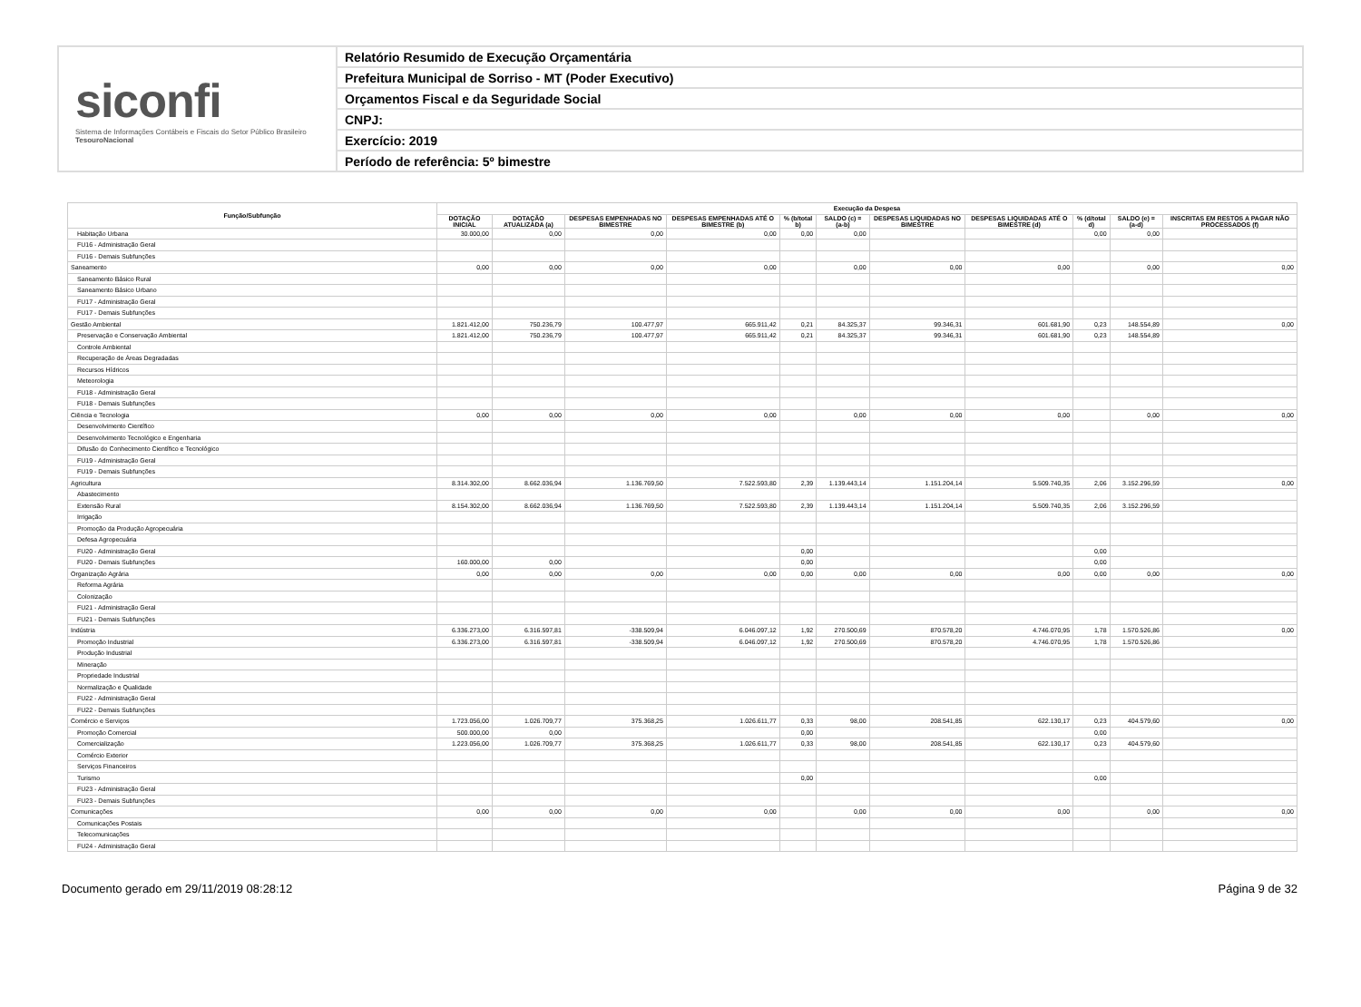siconfi
Sistema de Informações Contábeis e Fiscais do Setor Público Brasileiro
TesouroNacional
Relatório Resumido de Execução Orçamentária
Prefeitura Municipal de Sorriso - MT (Poder Executivo)
Orçamentos Fiscal e da Seguridade Social
CNPJ:
Exercício: 2019
Período de referência: 5º bimestre
| Função/Subfunção | Execução da Despesa | | | | | | | | | | |
| --- | --- | --- | --- | --- | --- | --- | --- | --- | --- | --- | --- |
| | DOTAÇÃO INICIAL | DOTAÇÃO ATUALIZADA (a) | DESPESAS EMPENHADAS NO BIMESTRE | DESPESAS EMPENHADAS ATÉ O BIMESTRE (b) | % (b/total b) | SALDO (c) = (a-b) | DESPESAS LIQUIDADAS NO BIMESTRE | DESPESAS LIQUIDADAS ATÉ O BIMESTRE (d) | % (d/total d) | SALDO (e) = (a-d) | INSCRITAS EM RESTOS A PAGAR NÃO PROCESSADOS (f) |
| Habitação Urbana | 30.000,00 | 0,00 | 0,00 | 0,00 | 0,00 | 0,00 | | | 0,00 | 0,00 | |
| FU16 - Administração Geral | | | | | | | | | | | |
| FU16 - Demais Subfunções | | | | | | | | | | | |
| Saneamento | 0,00 | 0,00 | 0,00 | 0,00 | | 0,00 | 0,00 | 0,00 | | 0,00 | 0,00 |
| Saneamento Básico Rural | | | | | | | | | | | |
| Saneamento Básico Urbano | | | | | | | | | | | |
| FU17 - Administração Geral | | | | | | | | | | | |
| FU17 - Demais Subfunções | | | | | | | | | | | |
| Gestão Ambiental | 1.821.412,00 | 750.236,79 | 100.477,97 | 665.911,42 | 0,21 | 84.325,37 | 99.346,31 | 601.681,90 | 0,23 | 148.554,89 | 0,00 |
| Preservação e Conservação Ambiental | 1.821.412,00 | 750.236,79 | 100.477,97 | 665.911,42 | 0,21 | 84.325,37 | 99.346,31 | 601.681,90 | 0,23 | 148.554,89 | |
| Controle Ambiental | | | | | | | | | | | |
| Recuperação de Áreas Degradadas | | | | | | | | | | | |
| Recursos Hídricos | | | | | | | | | | | |
| Meteorologia | | | | | | | | | | | |
| FU18 - Administração Geral | | | | | | | | | | | |
| FU18 - Demais Subfunções | | | | | | | | | | | |
| Ciência e Tecnologia | 0,00 | 0,00 | 0,00 | 0,00 | | 0,00 | 0,00 | 0,00 | | 0,00 | 0,00 |
| Desenvolvimento Científico | | | | | | | | | | | |
| Desenvolvimento Tecnológico e Engenharia | | | | | | | | | | | |
| Difusão do Conhecimento Científico e Tecnológico | | | | | | | | | | | |
| FU19 - Administração Geral | | | | | | | | | | | |
| FU19 - Demais Subfunções | | | | | | | | | | | |
| Agricultura | 8.314.302,00 | 8.662.036,94 | 1.136.769,50 | 7.522.593,80 | 2,39 | 1.139.443,14 | 1.151.204,14 | 5.509.740,35 | 2,06 | 3.152.296,59 | 0,00 |
| Abastecimento | | | | | | | | | | | |
| Extensão Rural | 8.154.302,00 | 8.662.036,94 | 1.136.769,50 | 7.522.593,80 | 2,39 | 1.139.443,14 | 1.151.204,14 | 5.509.740,35 | 2,06 | 3.152.296,59 | |
| Irrigação | | | | | | | | | | | |
| Promoção da Produção Agropecuária | | | | | | | | | | | |
| Defesa Agropecuária | | | | | | | | | | | |
| FU20 - Administração Geral | | | | | 0,00 | | | | 0,00 | | |
| FU20 - Demais Subfunções | 160.000,00 | 0,00 | | | 0,00 | | | | 0,00 | | |
| Organização Agrária | 0,00 | 0,00 | 0,00 | 0,00 | 0,00 | 0,00 | 0,00 | 0,00 | 0,00 | 0,00 | 0,00 |
| Reforma Agrária | | | | | | | | | | | |
| Colonização | | | | | | | | | | | |
| FU21 - Administração Geral | | | | | | | | | | | |
| FU21 - Demais Subfunções | | | | | | | | | | | |
| Indústria | 6.336.273,00 | 6.316.597,81 | -338.509,94 | 6.046.097,12 | 1,92 | 270.500,69 | 870.578,20 | 4.746.070,95 | 1,78 | 1.570.526,86 | 0,00 |
| Promoção Industrial | 6.336.273,00 | 6.316.597,81 | -338.509,94 | 6.046.097,12 | 1,92 | 270.500,69 | 870.578,20 | 4.746.070,95 | 1,78 | 1.570.526,86 | |
| Produção Industrial | | | | | | | | | | | |
| Mineração | | | | | | | | | | | |
| Propriedade Industrial | | | | | | | | | | | |
| Normalização e Qualidade | | | | | | | | | | | |
| FU22 - Administração Geral | | | | | | | | | | | |
| FU22 - Demais Subfunções | | | | | | | | | | | |
| Comércio e Serviços | 1.723.056,00 | 1.026.709,77 | 375.368,25 | 1.026.611,77 | 0,33 | 98,00 | 208.541,85 | 622.130,17 | 0,23 | 404.579,60 | 0,00 |
| Promoção Comercial | 500.000,00 | 0,00 | | | 0,00 | | | | 0,00 | | |
| Comercialização | 1.223.056,00 | 1.026.709,77 | 375.368,25 | 1.026.611,77 | 0,33 | 98,00 | 208.541,85 | 622.130,17 | 0,23 | 404.579,60 | |
| Comércio Exterior | | | | | | | | | | | |
| Serviços Financeiros | | | | | | | | | | | |
| Turismo | | | | | 0,00 | | | | 0,00 | | |
| FU23 - Administração Geral | | | | | | | | | | | |
| FU23 - Demais Subfunções | | | | | | | | | | | |
| Comunicações | 0,00 | 0,00 | 0,00 | 0,00 | | 0,00 | 0,00 | 0,00 | | 0,00 | 0,00 |
| Comunicações Postais | | | | | | | | | | | |
| Telecomunicações | | | | | | | | | | | |
| FU24 - Administração Geral | | | | | | | | | | | |
Documento gerado em 29/11/2019 08:28:12 Página 9 de 32